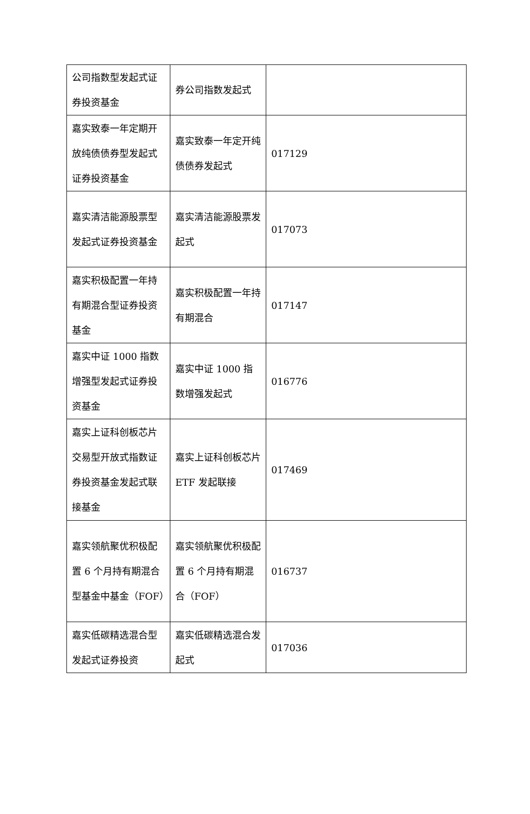| 公司指数型发起式证券投资基金 | 券公司指数发起式 | |
| 嘉实致泰一年定期开放纯债债券型发起式证券投资基金 | 嘉实致泰一年定开纯债债券发起式 | 017129 |
| 嘉实清洁能源股票型发起式证券投资基金 | 嘉实清洁能源股票发起式 | 017073 |
| 嘉实积极配置一年持有期混合型证券投资基金 | 嘉实积极配置一年持有期混合 | 017147 |
| 嘉实中证 1000 指数增强型发起式证券投资基金 | 嘉实中证 1000 指数增强发起式 | 016776 |
| 嘉实上证科创板芯片交易型开放式指数证券投资基金发起式联接基金 | 嘉实上证科创板芯片 ETF 发起联接 | 017469 |
| 嘉实领航聚优积极配置 6 个月持有期混合型基金中基金（FOF） | 嘉实领航聚优积极配置 6 个月持有期混合（FOF） | 016737 |
| 嘉实低碳精选混合型发起式证券投资 | 嘉实低碳精选混合发起式 | 017036 |